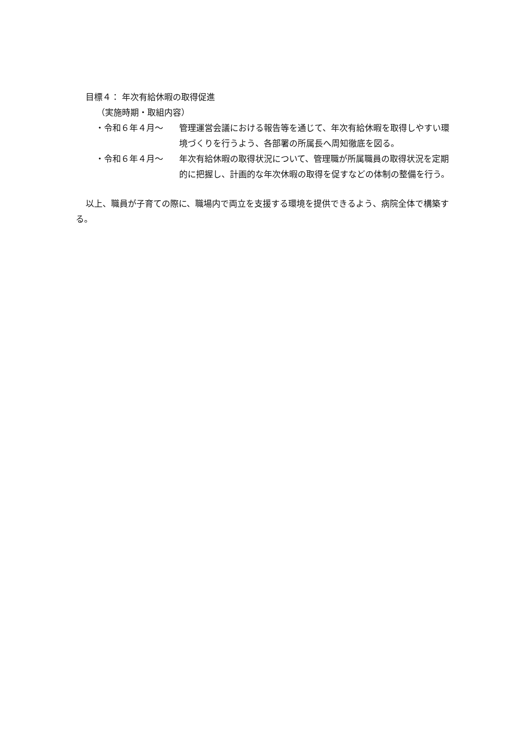目標４： 年次有給休暇の取得促進
（実施時期・取組内容）
・令和６年４月～ 管理運営会議における報告等を通じて、年次有給休暇を取得しやすい環境づくりを行うよう、各部署の所属長へ周知徹底を図る。
・令和６年４月～ 年次有給休暇の取得状況について、管理職が所属職員の取得状況を定期的に把握し、計画的な年次休暇の取得を促すなどの体制の整備を行う。
以上、職員が子育ての際に、職場内で両立を支援する環境を提供できるよう、病院全体で構築する。